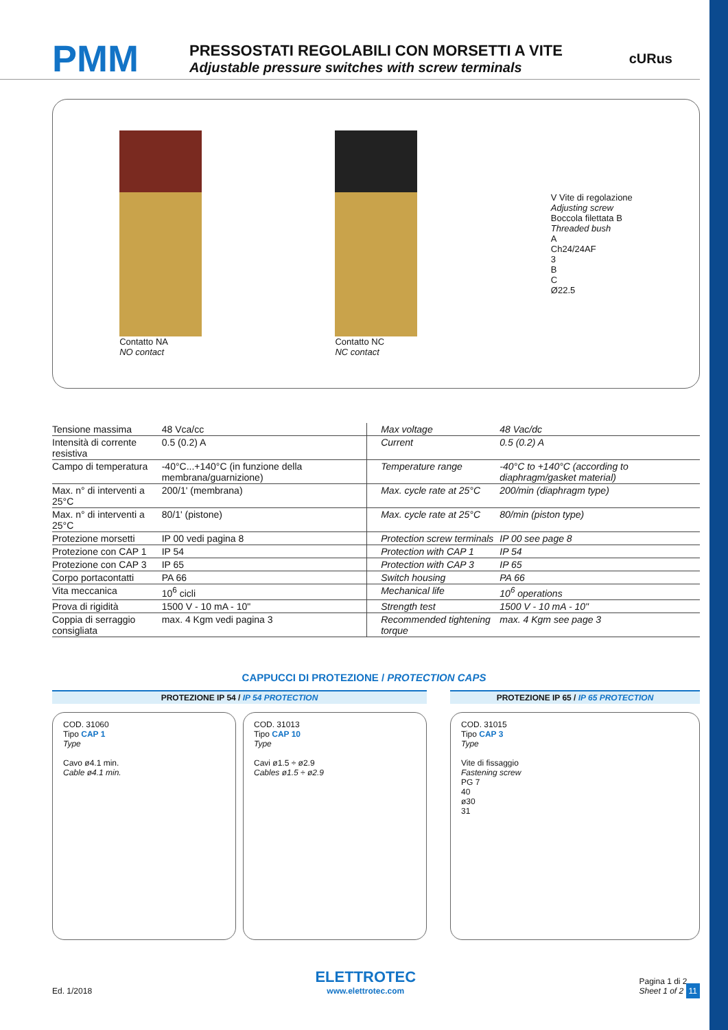PMM
PRESSOSTATI REGOLABILI CON MORSETTI A VITE
Adjustable pressure switches with screw terminals
cURus
Contatto NA
NO contact
Contatto NC
NC contact
V Vite di regolazione
Adjusting screw
Boccola filettata B
Threaded bush
A
Ch24/24AF
3
B
C
Ø22.5
| Tensione massima | 48 Vca/cc | Max voltage | 48 Vac/dc |
| Intensità di corrente resistiva | 0.5 (0.2) A | Current | 0.5 (0.2) A |
| Campo di temperatura | -40°C...+140°C (in funzione della membrana/guarnizione) | Temperature range | -40°C to +140°C (according to diaphragm/gasket material) |
| Max. n° di interventi a 25°C | 200/1' (membrana) | Max. cycle rate at 25°C | 200/min (diaphragm type) |
| Max. n° di interventi a 25°C | 80/1' (pistone) | Max. cycle rate at 25°C | 80/min (piston type) |
| Protezione morsetti | IP 00 vedi pagina 8 | Protection screw terminals | IP 00 see page 8 |
| Protezione con CAP 1 | IP 54 | Protection with CAP 1 | IP 54 |
| Protezione con CAP 3 | IP 65 | Protection with CAP 3 | IP 65 |
| Corpo portacontatti | PA 66 | Switch housing | PA 66 |
| Vita meccanica | 10<sup>6</sup> cicli | Mechanical life | 10<sup>6</sup> operations |
| Prova di rigidità | 1500 V - 10 mA - 10" | Strength test | 1500 V - 10 mA - 10" |
| Coppia di serraggio consigliata | max. 4 Kgm vedi pagina 3 | Recommended tightening torque | max. 4 Kgm see page 3 |
CAPPUCCI DI PROTEZIONE / PROTECTION CAPS
PROTEZIONE IP 54 / IP 54 PROTECTION
COD. 31060
Tipo CAP 1
Type
Cavo ø4.1 min.
Cable ø4.1 min.
COD. 31013
Tipo CAP 10
Type
Cavi ø1.5 ÷ ø2.9
Cables ø1.5 ÷ ø2.9
PROTEZIONE IP 65 / IP 65 PROTECTION
COD. 31015
Tipo CAP 3
Type
Vite di fissaggio
Fastening screw
PG 7
40
ø30
31
Ed. 1/2018
ELETTROTEC
www.elettrotec.com
Pagina 1 di 2
Sheet 1 of 2 11